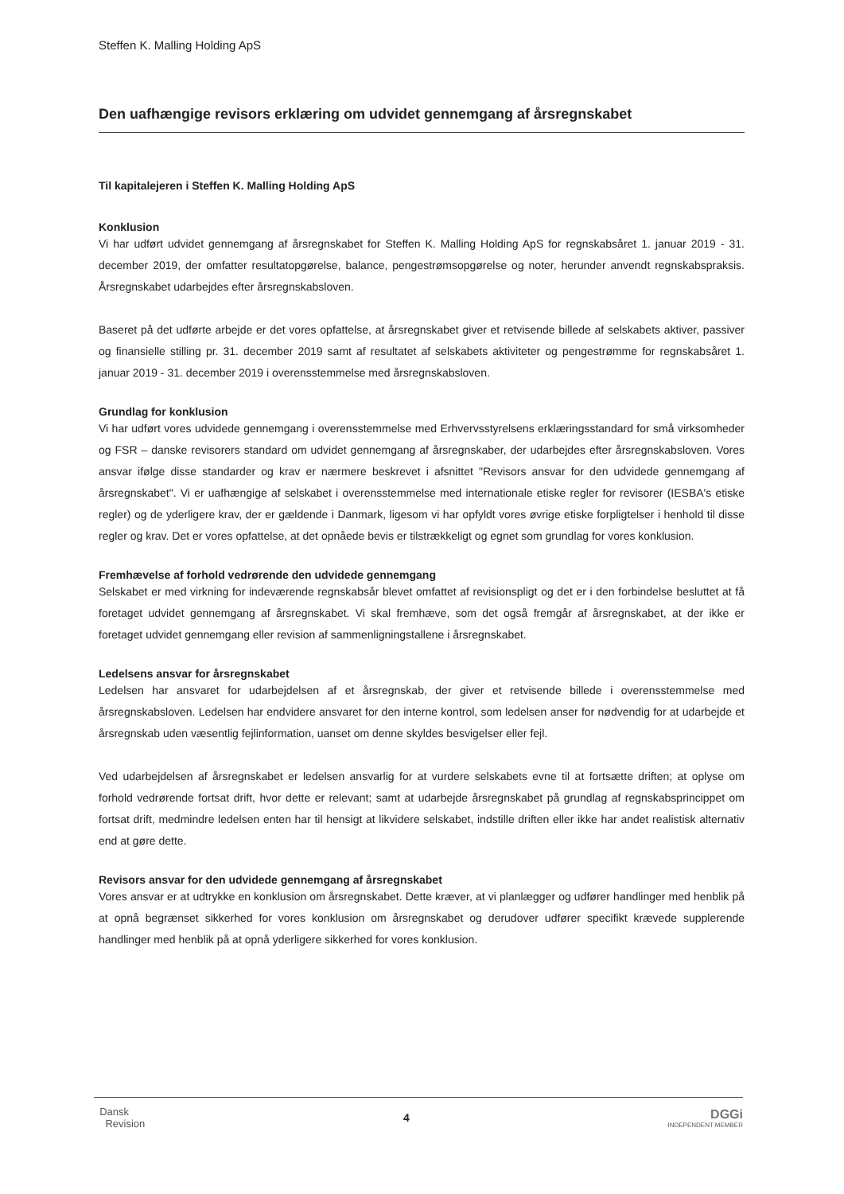Steffen K. Malling Holding ApS
Den uafhængige revisors erklæring om udvidet gennemgang af årsregnskabet
Til kapitalejeren i Steffen K. Malling Holding ApS
Konklusion
Vi har udført udvidet gennemgang af årsregnskabet for Steffen K. Malling Holding ApS for regnskabsåret 1. januar 2019 - 31. december 2019, der omfatter resultatopgørelse, balance, pengestrømsopgørelse og noter, herunder anvendt regnskabspraksis. Årsregnskabet udarbejdes efter årsregnskabsloven.
Baseret på det udførte arbejde er det vores opfattelse, at årsregnskabet giver et retvisende billede af selskabets aktiver, passiver og finansielle stilling pr. 31. december 2019 samt af resultatet af selskabets aktiviteter og pengestrømme for regnskabsåret 1. januar 2019 - 31. december 2019 i overensstemmelse med årsregnskabsloven.
Grundlag for konklusion
Vi har udført vores udvidede gennemgang i overensstemmelse med Erhvervsstyrelsens erklæringsstandard for små virksomheder og FSR – danske revisorers standard om udvidet gennemgang af årsregnskaber, der udarbejdes efter årsregnskabsloven. Vores ansvar ifølge disse standarder og krav er nærmere beskrevet i afsnittet "Revisors ansvar for den udvidede gennemgang af årsregnskabet". Vi er uafhængige af selskabet i overensstemmelse med internationale etiske regler for revisorer (IESBA's etiske regler) og de yderligere krav, der er gældende i Danmark, ligesom vi har opfyldt vores øvrige etiske forpligtelser i henhold til disse regler og krav. Det er vores opfattelse, at det opnåede bevis er tilstrækkeligt og egnet som grundlag for vores konklusion.
Fremhævelse af forhold vedrørende den udvidede gennemgang
Selskabet er med virkning for indeværende regnskabsår blevet omfattet af revisionspligt og det er i den forbindelse besluttet at få foretaget udvidet gennemgang af årsregnskabet. Vi skal fremhæve, som det også fremgår af årsregnskabet, at der ikke er foretaget udvidet gennemgang eller revision af sammenligningstallene i årsregnskabet.
Ledelsens ansvar for årsregnskabet
Ledelsen har ansvaret for udarbejdelsen af et årsregnskab, der giver et retvisende billede i overensstemmelse med årsregnskabsloven. Ledelsen har endvidere ansvaret for den interne kontrol, som ledelsen anser for nødvendig for at udarbejde et årsregnskab uden væsentlig fejlinformation, uanset om denne skyldes besvigelser eller fejl.
Ved udarbejdelsen af årsregnskabet er ledelsen ansvarlig for at vurdere selskabets evne til at fortsætte driften; at oplyse om forhold vedrørende fortsat drift, hvor dette er relevant; samt at udarbejde årsregnskabet på grundlag af regnskabsprincippet om fortsat drift, medmindre ledelsen enten har til hensigt at likvidere selskabet, indstille driften eller ikke har andet realistisk alternativ end at gøre dette.
Revisors ansvar for den udvidede gennemgang af årsregnskabet
Vores ansvar er at udtrykke en konklusion om årsregnskabet. Dette kræver, at vi planlægger og udfører handlinger med henblik på at opnå begrænset sikkerhed for vores konklusion om årsregnskabet og derudover udfører specifikt krævede supplerende handlinger med henblik på at opnå yderligere sikkerhed for vores konklusion.
Dansk
Revision
4
DGGi
INDEPENDENT MEMBER